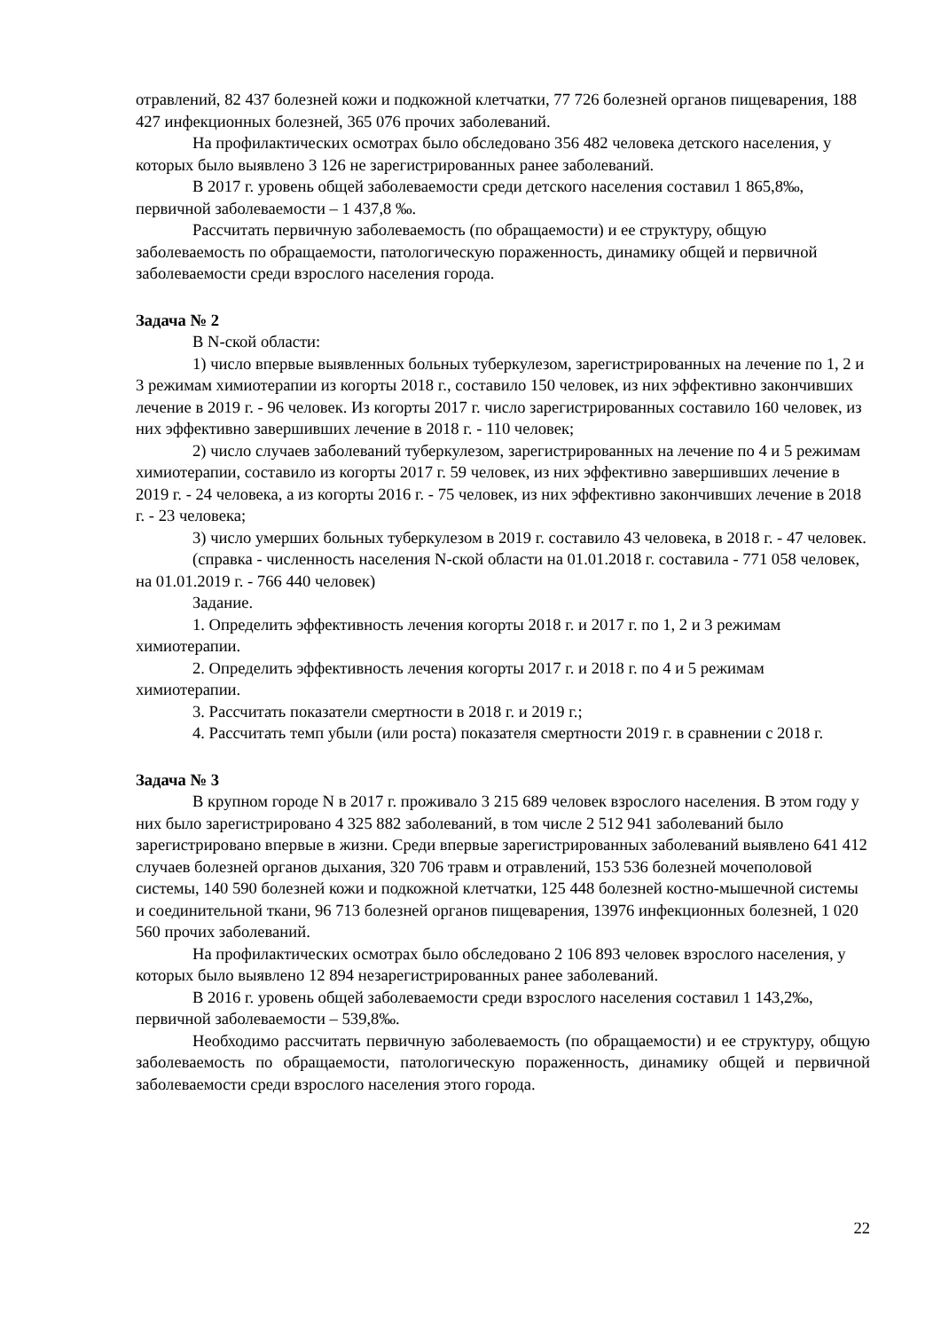отравлений, 82 437 болезней кожи и подкожной клетчатки, 77 726 болезней органов пищеварения, 188 427 инфекционных болезней, 365 076 прочих заболеваний.
На профилактических осмотрах было обследовано 356 482 человека детского населения, у которых было выявлено 3 126 не зарегистрированных ранее заболеваний.
В 2017 г. уровень общей заболеваемости среди детского населения составил 1 865,8‰, первичной заболеваемости – 1 437,8 ‰.
Рассчитать первичную заболеваемость (по обращаемости) и ее структуру, общую заболеваемость по обращаемости, патологическую пораженность, динамику общей и первичной заболеваемости среди взрослого населения города.
Задача № 2
В N-ской области:
1) число впервые выявленных больных туберкулезом, зарегистрированных на лечение по 1, 2 и 3 режимам химиотерапии из когорты 2018 г., составило 150 человек, из них эффективно закончивших лечение в 2019 г. - 96 человек. Из когорты 2017 г. число зарегистрированных составило 160 человек, из них эффективно завершивших лечение в 2018 г. - 110 человек;
2) число случаев заболеваний туберкулезом, зарегистрированных на лечение по 4 и 5 режимам химиотерапии, составило из когорты 2017 г. 59 человек, из них эффективно завершивших лечение в 2019 г. - 24 человека, а из когорты 2016 г. - 75 человек, из них эффективно закончивших лечение в 2018 г. - 23 человека;
3) число умерших больных туберкулезом в 2019 г. составило 43 человека, в 2018 г. - 47 человек.
(справка - численность населения N-ской области на 01.01.2018 г. составила - 771 058 человек, на 01.01.2019 г. - 766 440 человек)
Задание.
1. Определить эффективность лечения когорты 2018 г. и 2017 г. по 1, 2 и 3 режимам химиотерапии.
2. Определить эффективность лечения когорты 2017 г. и 2018 г. по 4 и 5 режимам химиотерапии.
3. Рассчитать показатели смертности в 2018 г. и 2019 г.;
4. Рассчитать темп убыли (или роста) показателя смертности 2019 г. в сравнении с 2018 г.
Задача № 3
В крупном городе N в 2017 г. проживало 3 215 689 человек взрослого населения. В этом году у них было зарегистрировано 4 325 882 заболеваний, в том числе 2 512 941 заболеваний было зарегистрировано впервые в жизни. Среди впервые зарегистрированных заболеваний выявлено 641 412 случаев болезней органов дыхания, 320 706 травм и отравлений, 153 536 болезней мочеполовой системы, 140 590 болезней кожи и подкожной клетчатки, 125 448 болезней костно-мышечной системы и соединительной ткани, 96 713 болезней органов пищеварения, 13976 инфекционных болезней, 1 020 560 прочих заболеваний.
На профилактических осмотрах было обследовано 2 106 893 человек взрослого населения, у которых было выявлено 12 894 незарегистрированных ранее заболеваний.
В 2016 г. уровень общей заболеваемости среди взрослого населения составил 1 143,2‰, первичной заболеваемости – 539,8‰.
Необходимо рассчитать первичную заболеваемость (по обращаемости) и ее структуру, общую заболеваемость по обращаемости, патологическую пораженность, динамику общей и первичной заболеваемости среди взрослого населения этого города.
22